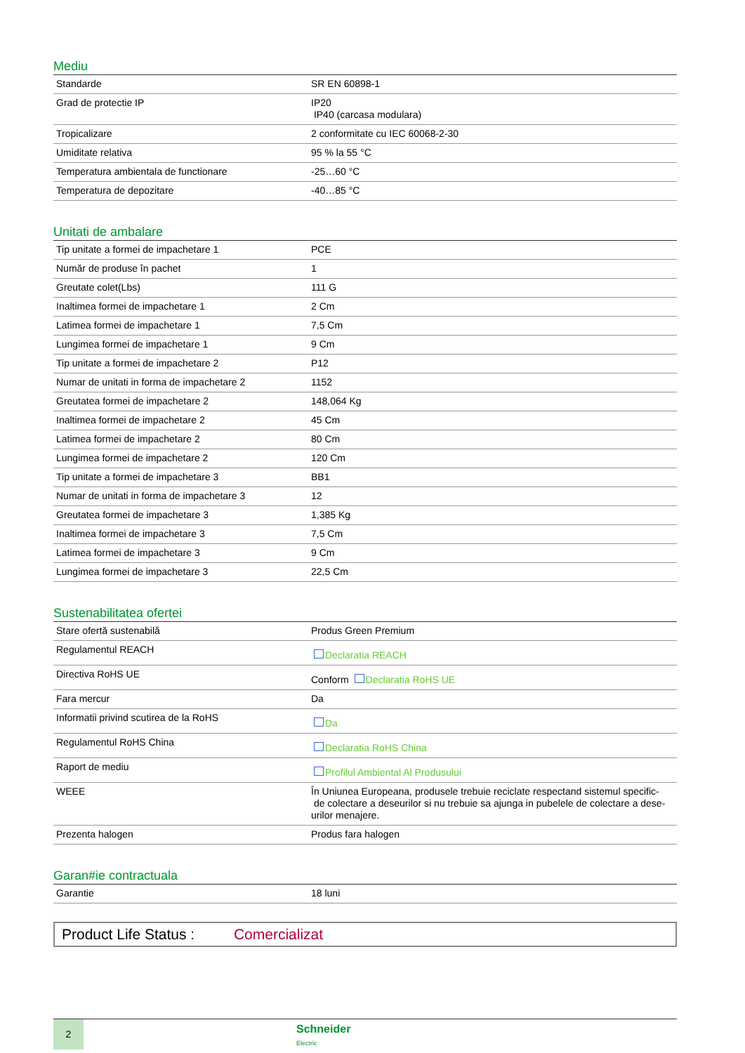Mediu
| Standarde | SR EN 60898-1 |
| Grad de protectie IP | IP20 IP40 (carcasa modulara) |
| Tropicalizare | 2 conformitate cu IEC 60068-2-30 |
| Umiditate relativa | 95 % la 55 °C |
| Temperatura ambientala de functionare | -25…60 °C |
| Temperatura de depozitare | -40…85 °C |
Unitati de ambalare
| Tip unitate a formei de impachetare 1 | PCE |
| Număr de produse în pachet | 1 |
| Greutate colet(Lbs) | 111 G |
| Inaltimea formei de impachetare 1 | 2 Cm |
| Latimea formei de impachetare 1 | 7,5 Cm |
| Lungimea formei de impachetare 1 | 9 Cm |
| Tip unitate a formei de impachetare 2 | P12 |
| Numar de unitati in forma de impachetare 2 | 1152 |
| Greutatea formei de impachetare 2 | 148,064 Kg |
| Inaltimea formei de impachetare 2 | 45 Cm |
| Latimea formei de impachetare 2 | 80 Cm |
| Lungimea formei de impachetare 2 | 120 Cm |
| Tip unitate a formei de impachetare 3 | BB1 |
| Numar de unitati in forma de impachetare 3 | 12 |
| Greutatea formei de impachetare 3 | 1,385 Kg |
| Inaltimea formei de impachetare 3 | 7,5 Cm |
| Latimea formei de impachetare 3 | 9 Cm |
| Lungimea formei de impachetare 3 | 22,5 Cm |
Sustenabilitatea ofertei
| Stare ofertă sustenabilă | Produs Green Premium |
| Regulamentul REACH | Declaratia REACH |
| Directiva RoHS UE | Conform Declaratia RoHS UE |
| Fara mercur | Da |
| Informatii privind scutirea de la RoHS | Da |
| Regulamentul RoHS China | Declaratia RoHS China |
| Raport de mediu | Profilul Ambiental Al Produsului |
| WEEE | În Uniunea Europeana, produsele trebuie reciclate respectand sistemul specific- de colectare a deseurilor si nu trebuie sa ajunga in pubelele de colectare a dese- urilor menajere. |
| Prezenta halogen | Produs fara halogen |
Garan#ie contractuala
| Garantie | 18 luni |
Product Life Status : Comercializat
2
Schneider
Electric